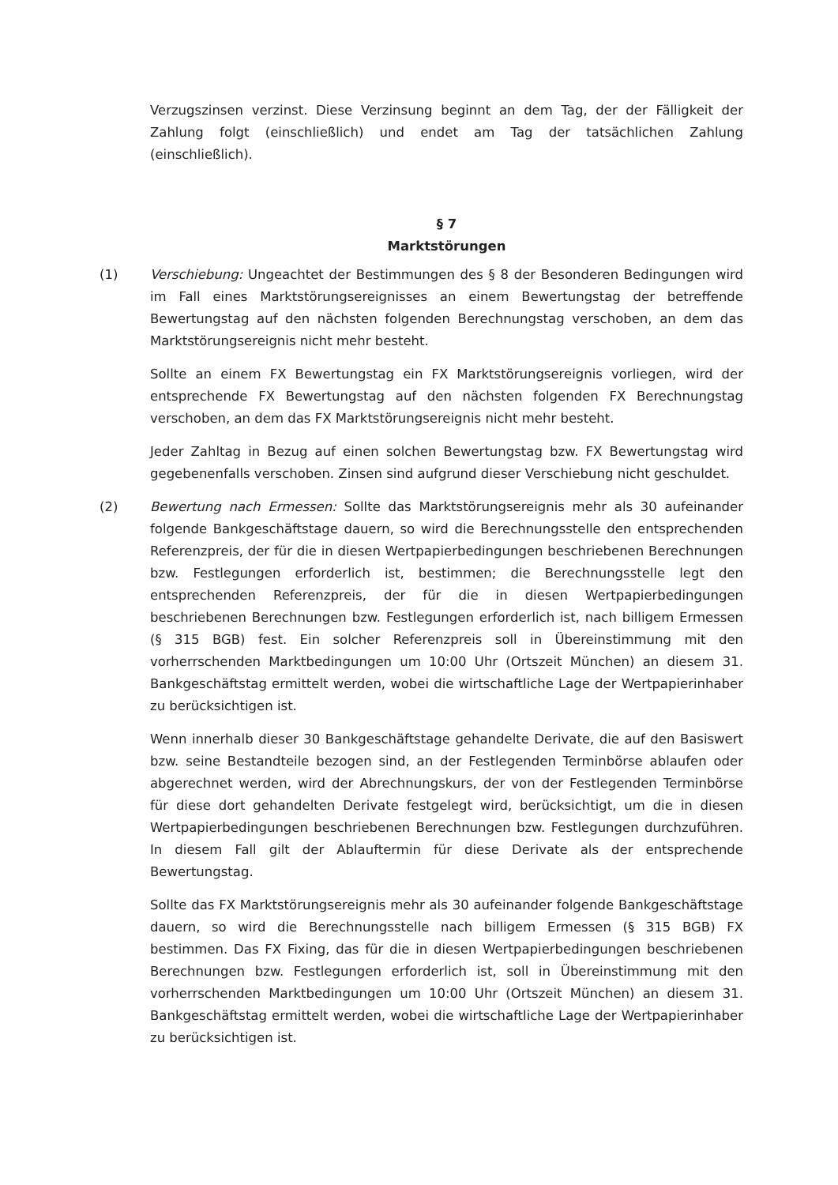Verzugszinsen verzinst. Diese Verzinsung beginnt an dem Tag, der der Fälligkeit der Zahlung folgt (einschließlich) und endet am Tag der tatsächlichen Zahlung (einschließlich).
§ 7
Marktstörungen
(1) Verschiebung: Ungeachtet der Bestimmungen des § 8 der Besonderen Bedingungen wird im Fall eines Marktstörungsereignisses an einem Bewertungstag der betreffende Bewertungstag auf den nächsten folgenden Berechnungstag verschoben, an dem das Marktstörungsereignis nicht mehr besteht.
Sollte an einem FX Bewertungstag ein FX Marktstörungsereignis vorliegen, wird der entsprechende FX Bewertungstag auf den nächsten folgenden FX Berechnungstag verschoben, an dem das FX Marktstörungsereignis nicht mehr besteht.
Jeder Zahltag in Bezug auf einen solchen Bewertungstag bzw. FX Bewertungstag wird gegebenenfalls verschoben. Zinsen sind aufgrund dieser Verschiebung nicht geschuldet.
(2) Bewertung nach Ermessen: Sollte das Marktstörungsereignis mehr als 30 aufeinander folgende Bankgeschäftstage dauern, so wird die Berechnungsstelle den entsprechenden Referenzpreis, der für die in diesen Wertpapierbedingungen beschriebenen Berechnungen bzw. Festlegungen erforderlich ist, bestimmen; die Berechnungsstelle legt den entsprechenden Referenzpreis, der für die in diesen Wertpapierbedingungen beschriebenen Berechnungen bzw. Festlegungen erforderlich ist, nach billigem Ermessen (§ 315 BGB) fest. Ein solcher Referenzpreis soll in Übereinstimmung mit den vorherrschenden Marktbedingungen um 10:00 Uhr (Ortszeit München) an diesem 31. Bankgeschäftstag ermittelt werden, wobei die wirtschaftliche Lage der Wertpapierinhaber zu berücksichtigen ist.
Wenn innerhalb dieser 30 Bankgeschäftstage gehandelte Derivate, die auf den Basiswert bzw. seine Bestandteile bezogen sind, an der Festlegenden Terminbörse ablaufen oder abgerechnet werden, wird der Abrechnungskurs, der von der Festlegenden Terminbörse für diese dort gehandelten Derivate festgelegt wird, berücksichtigt, um die in diesen Wertpapierbedingungen beschriebenen Berechnungen bzw. Festlegungen durchzuführen. In diesem Fall gilt der Ablauftermin für diese Derivate als der entsprechende Bewertungstag.
Sollte das FX Marktstörungsereignis mehr als 30 aufeinander folgende Bankgeschäftstage dauern, so wird die Berechnungsstelle nach billigem Ermessen (§ 315 BGB) FX bestimmen. Das FX Fixing, das für die in diesen Wertpapierbedingungen beschriebenen Berechnungen bzw. Festlegungen erforderlich ist, soll in Übereinstimmung mit den vorherrschenden Marktbedingungen um 10:00 Uhr (Ortszeit München) an diesem 31. Bankgeschäftstag ermittelt werden, wobei die wirtschaftliche Lage der Wertpapierinhaber zu berücksichtigen ist.